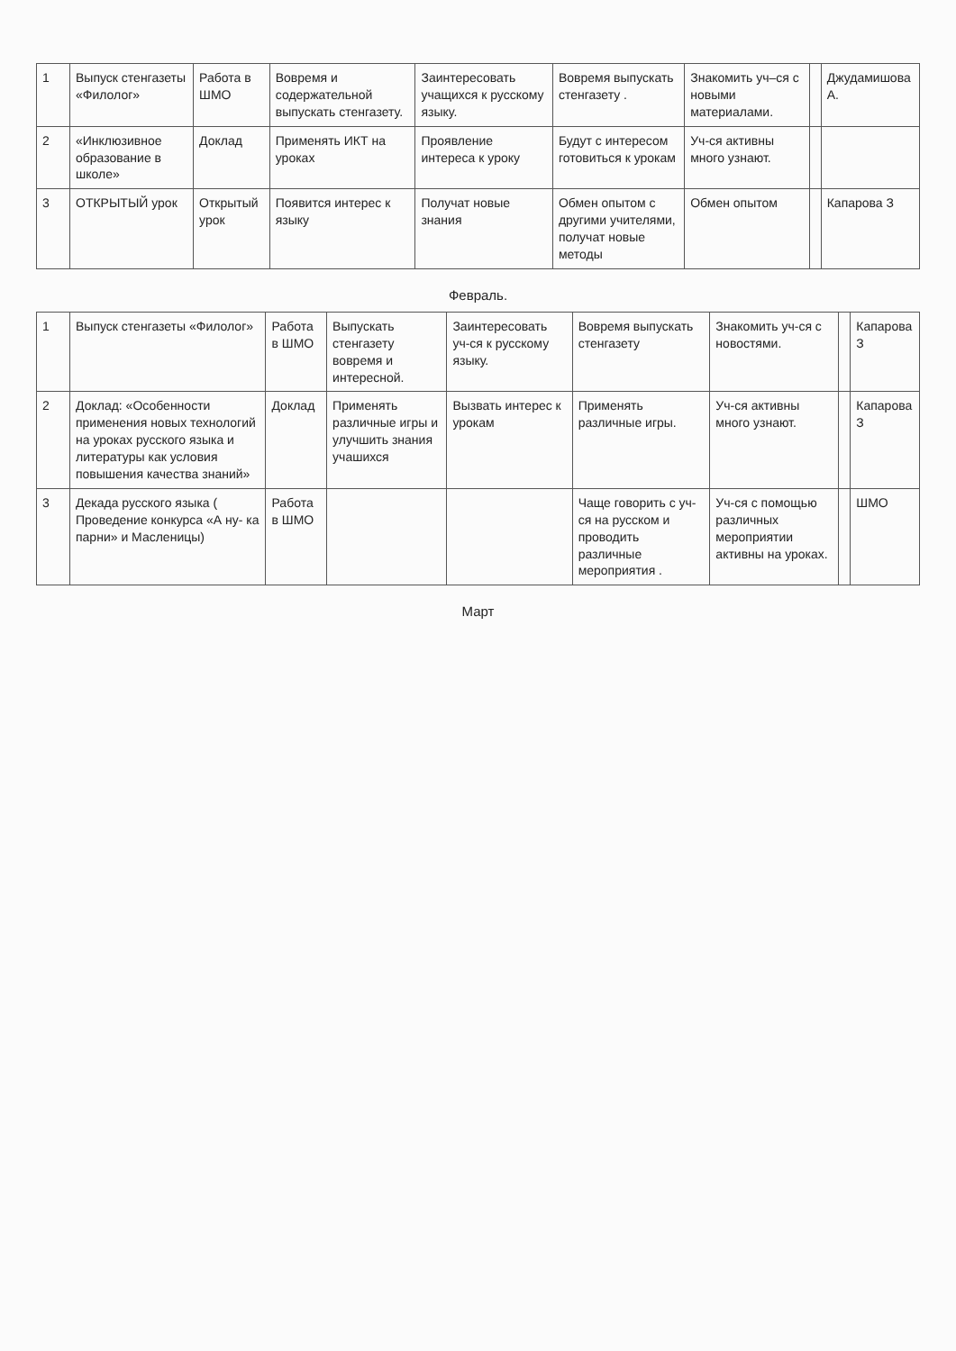| 1 | Выпуск стенгазеты «Филолог» | Работа в ШМО | Вовремя и содержательной выпускать стенгазету. | Заинтересовать учащихся к русскому языку. | Вовремя выпускать стенгазету . | Знакомить уч–ся с новыми материалами. | | Джудамишова А. |
| 2 | «Инклюзивное образование в школе» | Доклад | Применять ИКТ на уроках | Проявление интереса к уроку | Будут с интересом готовиться к урокам | Уч-ся активны много узнают. | | |
| 3 | ОТКРЫТЫЙ урок | Открытый урок | Появится интерес к языку | Получат новые знания | Обмен опытом с другими учителями, получат новые методы | Обмен опытом | | Капарова З |
Февраль.
| 1 | Выпуск стенгазеты «Филолог» | Работа в ШМО | Выпускать стенгазету вовремя и интересной. | Заинтересовать уч-ся к русскому языку. | Вовремя выпускать стенгазету | Знакомить уч-ся с новостями. | | Капарова З |
| 2 | Доклад: «Особенности применения новых технологий на уроках русского языка и литературы как условия повышения качества знаний» | Доклад | Применять различные игры и улучшить знания учашихся | Вызвать интерес к урокам | Применять различные игры. | Уч-ся активны много узнают. | | Капарова З |
| 3 | Декада русского языка ( Проведение конкурса «А ну- ка парни» и Масленицы) | Работа в ШМО | | | Чаще говорить с уч-ся на русском и проводить различные мероприятия . | Уч-ся с помощью различных мероприятии активны на уроках. | | ШМО |
Март